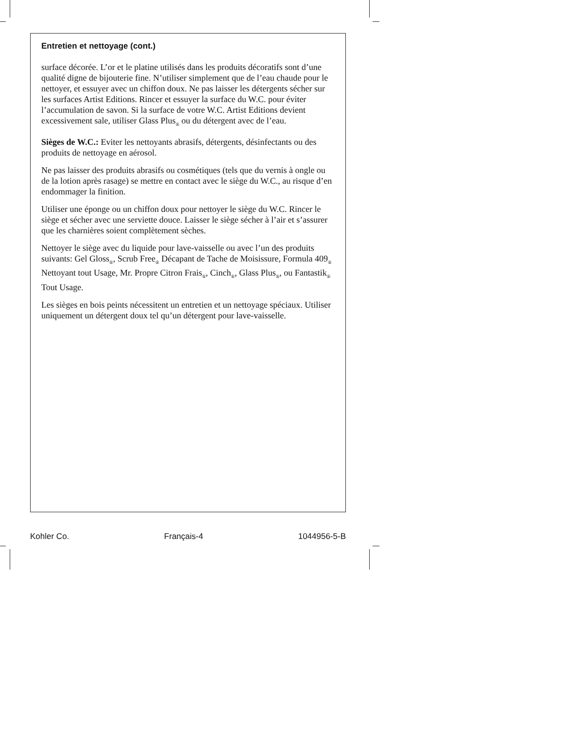Entretien et nettoyage (cont.)
surface décorée. L’or et le platine utilisés dans les produits décoratifs sont d’une qualité digne de bijouterie fine. N’utiliser simplement que de l’eau chaude pour le nettoyer, et essuyer avec un chiffon doux. Ne pas laisser les détergents sécher sur les surfaces Artist Editions. Rincer et essuyer la surface du W.C. pour éviter l’accumulation de savon. Si la surface de votre W.C. Artist Editions devient excessivement sale, utiliser Glass Plus<sub>®</sub> ou du détergent avec de l’eau.
Sièges de W.C.: Eviter les nettoyants abrasifs, détergents, désinfectants ou des produits de nettoyage en aérosol.
Ne pas laisser des produits abrasifs ou cosmétiques (tels que du vernis à ongle ou de la lotion après rasage) se mettre en contact avec le siège du W.C., au risque d’en endommager la finition.
Utiliser une éponge ou un chiffon doux pour nettoyer le siège du W.C. Rincer le siège et sécher avec une serviette douce. Laisser le siège sécher à l’air et s’assurer que les charnières soient complètement sèches.
Nettoyer le siège avec du liquide pour lave-vaisselle ou avec l’un des produits suivants: Gel Gloss<sub>®</sub>, Scrub Free<sub>®</sub> Décapant de Tache de Moisissure, Formula 409<sub>®</sub> Nettoyant tout Usage, Mr. Propre Citron Frais<sub>®</sub>, Cinch<sub>®</sub>, Glass Plus<sub>®</sub>, ou Fantastik<sub>®</sub> Tout Usage.
Les sièges en bois peints nécessitent un entretien et un nettoyage spéciaux. Utiliser uniquement un détergent doux tel qu’un détergent pour lave-vaisselle.
Kohler Co. Français-4 1044956-5-B